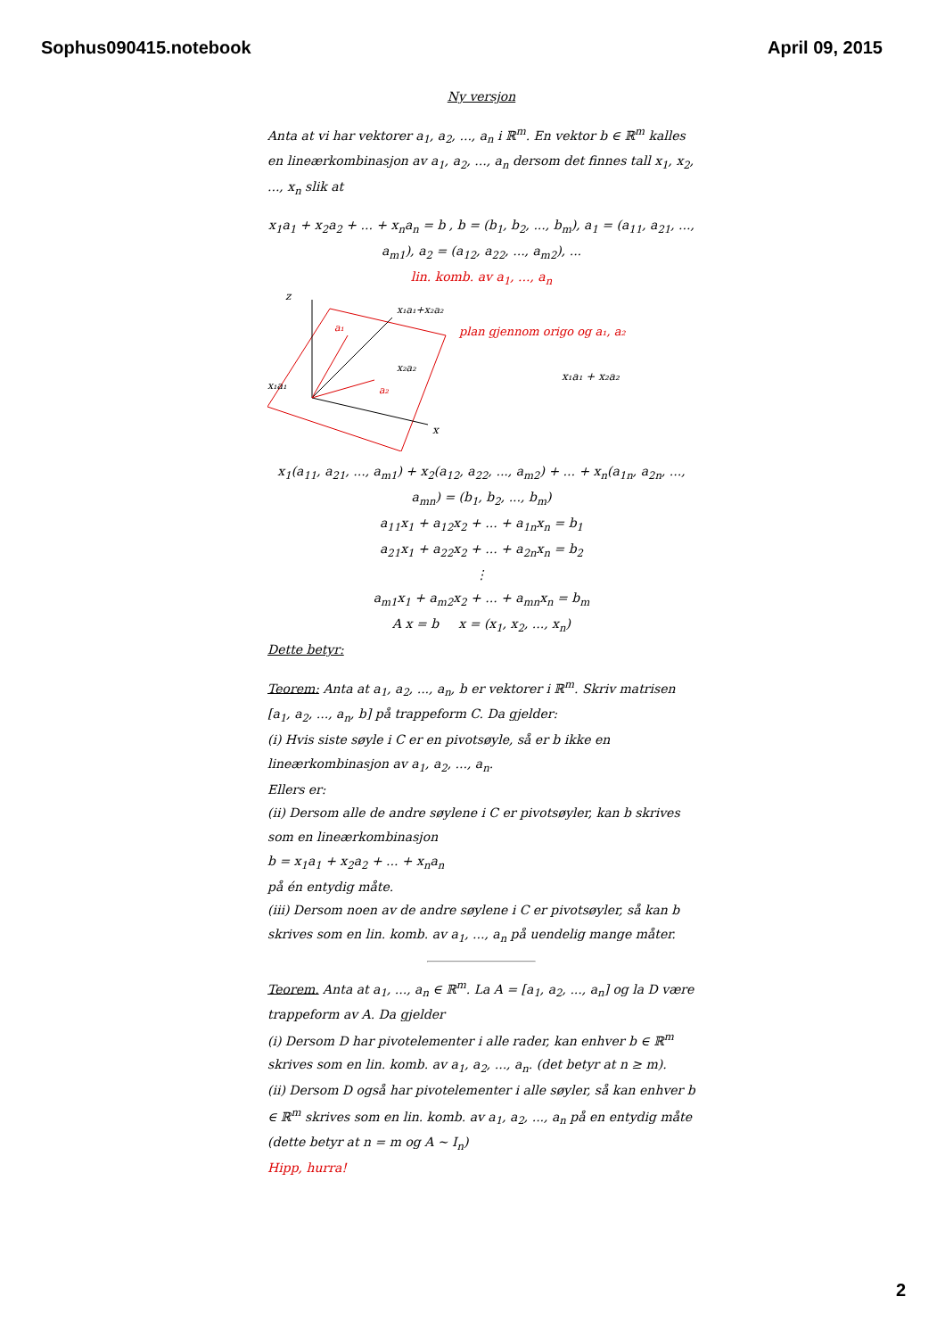Sophus090415.notebook April 09, 2015
Ny versjon
Anta at vi har vektorer a<sub>1</sub>, a<sub>2</sub>, ..., a<sub>n</sub> i ℝ<sup>m</sup>. En vektor b ∈ ℝ<sup>m</sup> kalles en lineærkombinasjon av a<sub>1</sub>, a<sub>2</sub>, ..., a<sub>n</sub> dersom det finnes tall x<sub>1</sub>, x<sub>2</sub>, ..., x<sub>n</sub> slik at
x<sub>1</sub>a<sub>1</sub> + x<sub>2</sub>a<sub>2</sub> + ... + x<sub>n</sub>a<sub>n</sub> = b , b = (b<sub>1</sub>, b<sub>2</sub>, ..., b<sub>m</sub>), a<sub>1</sub> = (a<sub>11</sub>, a<sub>21</sub>, ..., a<sub>m1</sub>), a<sub>2</sub> = (a<sub>12</sub>, a<sub>22</sub>, ..., a<sub>m2</sub>), ...
lin. komb. av a<sub>1</sub>, ..., a<sub>n</sub>
z
x
x₁a₁+x₂a₂
a₁
a₂
x₁a₁
x₂a₂
plan gjennom origo og a₁, a₂
x₁a₁ + x₂a₂
x<sub>1</sub>(a<sub>11</sub>, a<sub>21</sub>, ..., a<sub>m1</sub>) + x<sub>2</sub>(a<sub>12</sub>, a<sub>22</sub>, ..., a<sub>m2</sub>) + ... + x<sub>n</sub>(a<sub>1n</sub>, a<sub>2n</sub>, ..., a<sub>mn</sub>) = (b<sub>1</sub>, b<sub>2</sub>, ..., b<sub>m</sub>)
a<sub>11</sub>x<sub>1</sub> + a<sub>12</sub>x<sub>2</sub> + ... + a<sub>1n</sub>x<sub>n</sub> = b<sub>1</sub>
a<sub>21</sub>x<sub>1</sub> + a<sub>22</sub>x<sub>2</sub> + ... + a<sub>2n</sub>x<sub>n</sub> = b<sub>2</sub>
⋮
a<sub>m1</sub>x<sub>1</sub> + a<sub>m2</sub>x<sub>2</sub> + ... + a<sub>mn</sub>x<sub>n</sub> = b<sub>m</sub>
A x = b x = (x<sub>1</sub>, x<sub>2</sub>, ..., x<sub>n</sub>)
Dette betyr:
Teorem: Anta at a<sub>1</sub>, a<sub>2</sub>, ..., a<sub>n</sub>, b er vektorer i ℝ<sup>m</sup>. Skriv matrisen [a<sub>1</sub>, a<sub>2</sub>, ..., a<sub>n</sub>, b] på trappeform C. Da gjelder:
(i) Hvis siste søyle i C er en pivotsøyle, så er b ikke en lineærkombinasjon av a<sub>1</sub>, a<sub>2</sub>, ..., a<sub>n</sub>.
Ellers er:
(ii) Dersom alle de andre søylene i C er pivotsøyler, kan b skrives som en lineærkombinasjon
b = x<sub>1</sub>a<sub>1</sub> + x<sub>2</sub>a<sub>2</sub> + ... + x<sub>n</sub>a<sub>n</sub>
på én entydig måte.
(iii) Dersom noen av de andre søylene i C er pivotsøyler, så kan b skrives som en lin. komb. av a<sub>1</sub>, ..., a<sub>n</sub> på uendelig mange måter.
Teorem. Anta at a<sub>1</sub>, ..., a<sub>n</sub> ∈ ℝ<sup>m</sup>. La A = [a<sub>1</sub>, a<sub>2</sub>, ..., a<sub>n</sub>] og la D være trappeform av A. Da gjelder
(i) Dersom D har pivotelementer i alle rader, kan enhver b ∈ ℝ<sup>m</sup> skrives som en lin. komb. av a<sub>1</sub>, a<sub>2</sub>, ..., a<sub>n</sub>. (det betyr at n ≥ m).
(ii) Dersom D også har pivotelementer i alle søyler, så kan enhver b ∈ ℝ<sup>m</sup> skrives som en lin. komb. av a<sub>1</sub>, a<sub>2</sub>, ..., a<sub>n</sub> på en entydig måte (dette betyr at n = m og A ~ I<sub>n</sub>)
Hipp, hurra!
2